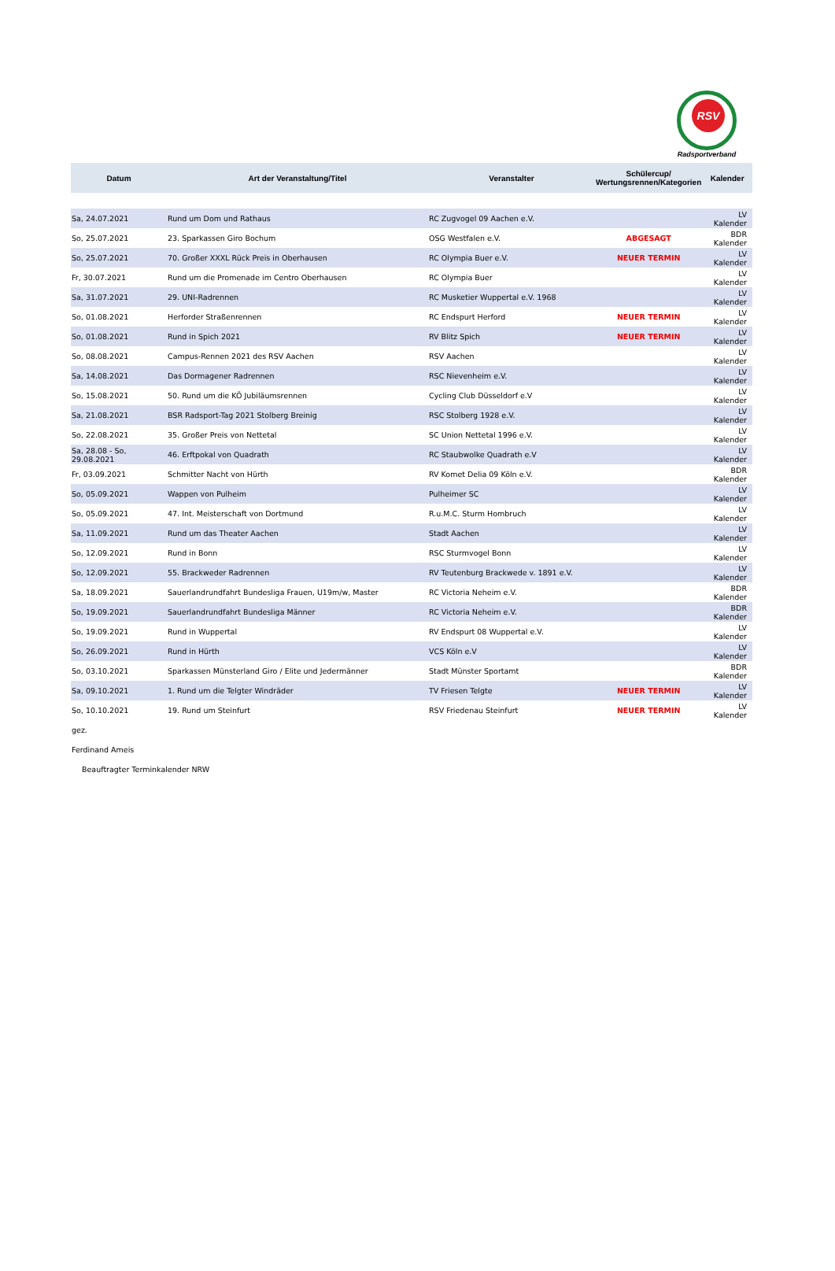RSV
Radsportverband
| Datum | Art der Veranstaltung/Titel | Veranstalter | Schülercup/ Wertungsrennen/Kategorien | Kalender |
| --- | --- | --- | --- | --- |
| Sa, 24.07.2021 | Rund um Dom und Rathaus | RC Zugvogel 09 Aachen e.V. | | LV Kalender |
| So, 25.07.2021 | 23. Sparkassen Giro Bochum | OSG Westfalen e.V. | ABGESAGT | BDR Kalender |
| So, 25.07.2021 | 70. Großer XXXL Rück Preis in Oberhausen | RC Olympia Buer e.V. | NEUER TERMIN | LV Kalender |
| Fr, 30.07.2021 | Rund um die Promenade im Centro Oberhausen | RC Olympia Buer | | LV Kalender |
| Sa, 31.07.2021 | 29. UNI-Radrennen | RC Musketier Wuppertal e.V. 1968 | | LV Kalender |
| So, 01.08.2021 | Herforder Straßenrennen | RC Endspurt Herford | NEUER TERMIN | LV Kalender |
| So, 01.08.2021 | Rund in Spich 2021 | RV Blitz Spich | NEUER TERMIN | LV Kalender |
| So, 08.08.2021 | Campus-Rennen 2021 des RSV Aachen | RSV Aachen | | LV Kalender |
| Sa, 14.08.2021 | Das Dormagener Radrennen | RSC Nievenheim e.V. | | LV Kalender |
| So, 15.08.2021 | 50. Rund um die KÖ Jubiläumsrennen | Cycling Club Düsseldorf e.V | | LV Kalender |
| Sa, 21.08.2021 | BSR Radsport-Tag 2021 Stolberg Breinig | RSC Stolberg 1928 e.V. | | LV Kalender |
| So, 22.08.2021 | 35. Großer Preis von Nettetal | SC Union Nettetal 1996 e.V. | | LV Kalender |
| Sa, 28.08 - So, 29.08.2021 | 46. Erftpokal von Quadrath | RC Staubwolke Quadrath e.V | | LV Kalender |
| Fr, 03.09.2021 | Schmitter Nacht von Hürth | RV Komet Delia 09 Köln e.V. | | BDR Kalender |
| So, 05.09.2021 | Wappen von Pulheim | Pulheimer SC | | LV Kalender |
| So, 05.09.2021 | 47. Int. Meisterschaft von Dortmund | R.u.M.C. Sturm Hombruch | | LV Kalender |
| Sa, 11.09.2021 | Rund um das Theater Aachen | Stadt Aachen | | LV Kalender |
| So, 12.09.2021 | Rund in Bonn | RSC Sturmvogel Bonn | | LV Kalender |
| So, 12.09.2021 | 55. Brackweder Radrennen | RV Teutenburg Brackwede v. 1891 e.V. | | LV Kalender |
| Sa, 18.09.2021 | Sauerlandrundfahrt Bundesliga Frauen, U19m/w, Master | RC Victoria Neheim e.V. | | BDR Kalender |
| So, 19.09.2021 | Sauerlandrundfahrt Bundesliga Männer | RC Victoria Neheim e.V. | | BDR Kalender |
| So, 19.09.2021 | Rund in Wuppertal | RV Endspurt 08 Wuppertal e.V. | | LV Kalender |
| So, 26.09.2021 | Rund in Hürth | VCS Köln e.V | | LV Kalender |
| So, 03.10.2021 | Sparkassen Münsterland Giro / Elite und Jedermänner | Stadt Münster Sportamt | | BDR Kalender |
| Sa, 09.10.2021 | 1. Rund um die Telgter Windräder | TV Friesen Telgte | NEUER TERMIN | LV Kalender |
| So, 10.10.2021 | 19. Rund um Steinfurt | RSV Friedenau Steinfurt | NEUER TERMIN | LV Kalender |
gez.
Ferdinand Ameis
Beauftragter Terminkalender NRW